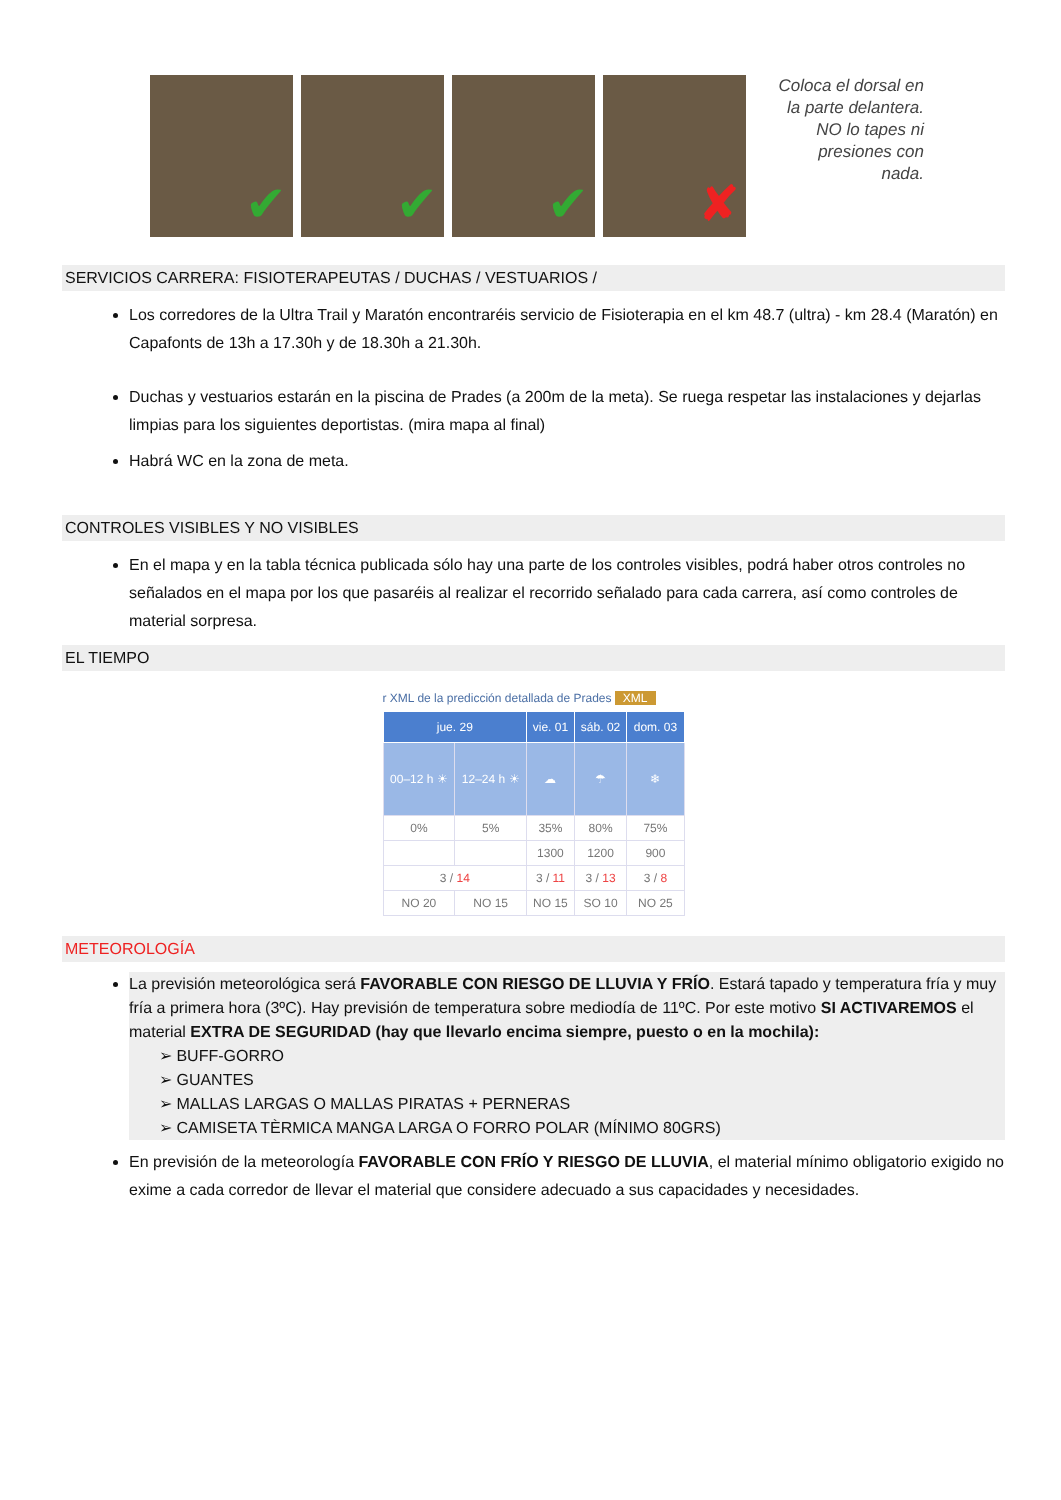✔
✔
✔
✘
Coloca el dorsal en la parte delantera. NO lo tapes ni presiones con nada.
SERVICIOS CARRERA: FISIOTERAPEUTAS / DUCHAS / VESTUARIOS /
Los corredores de la Ultra Trail y Maratón encontraréis servicio de Fisioterapia en el km 48.7 (ultra) - km 28.4 (Maratón) en Capafonts de 13h a 17.30h y de 18.30h a 21.30h.
Duchas y vestuarios estarán en la piscina de Prades (a 200m de la meta). Se ruega respetar las instalaciones y dejarlas limpias para los siguientes deportistas. (mira mapa al final)
Habrá WC en la zona de meta.
CONTROLES VISIBLES Y NO VISIBLES
En el mapa y en la tabla técnica publicada sólo hay una parte de los controles visibles, podrá haber otros controles no señalados en el mapa por los que pasaréis al realizar el recorrido señalado para cada carrera, así como controles de material sorpresa.
EL TIEMPO
r XML de la predicción detallada de Prades XML
| jue. 29 | | vie. 01 | sáb. 02 | dom. 03 |
| --- | --- | --- | --- | --- |
| 00–12 h ☀ | 12–24 h ☀ | ☁ | ☂ | ❄ |
| 0% | 5% | 35% | 80% | 75% |
| | | 1300 | 1200 | 900 |
| 3 / 14 | | 3 / 11 | 3 / 13 | 3 / 8 |
| NO 20 | NO 15 | NO 15 | SO 10 | NO 25 |
METEOROLOGÍA
La previsión meteorológica será FAVORABLE CON RIESGO DE LLUVIA Y FRÍO. Estará tapado y temperatura fría y muy fría a primera hora (3ºC). Hay previsión de temperatura sobre mediodía de 11ºC. Por este motivo SI ACTIVAREMOS el material EXTRA DE SEGURIDAD (hay que llevarlo encima siempre, puesto o en la mochila):
➢ BUFF-GORRO
➢ GUANTES
➢ MALLAS LARGAS O MALLAS PIRATAS + PERNERAS
➢ CAMISETA TÈRMICA MANGA LARGA O FORRO POLAR (MÍNIMO 80GRS)
En previsión de la meteorología FAVORABLE CON FRÍO Y RIESGO DE LLUVIA, el material mínimo obligatorio exigido no exime a cada corredor de llevar el material que considere adecuado a sus capacidades y necesidades.